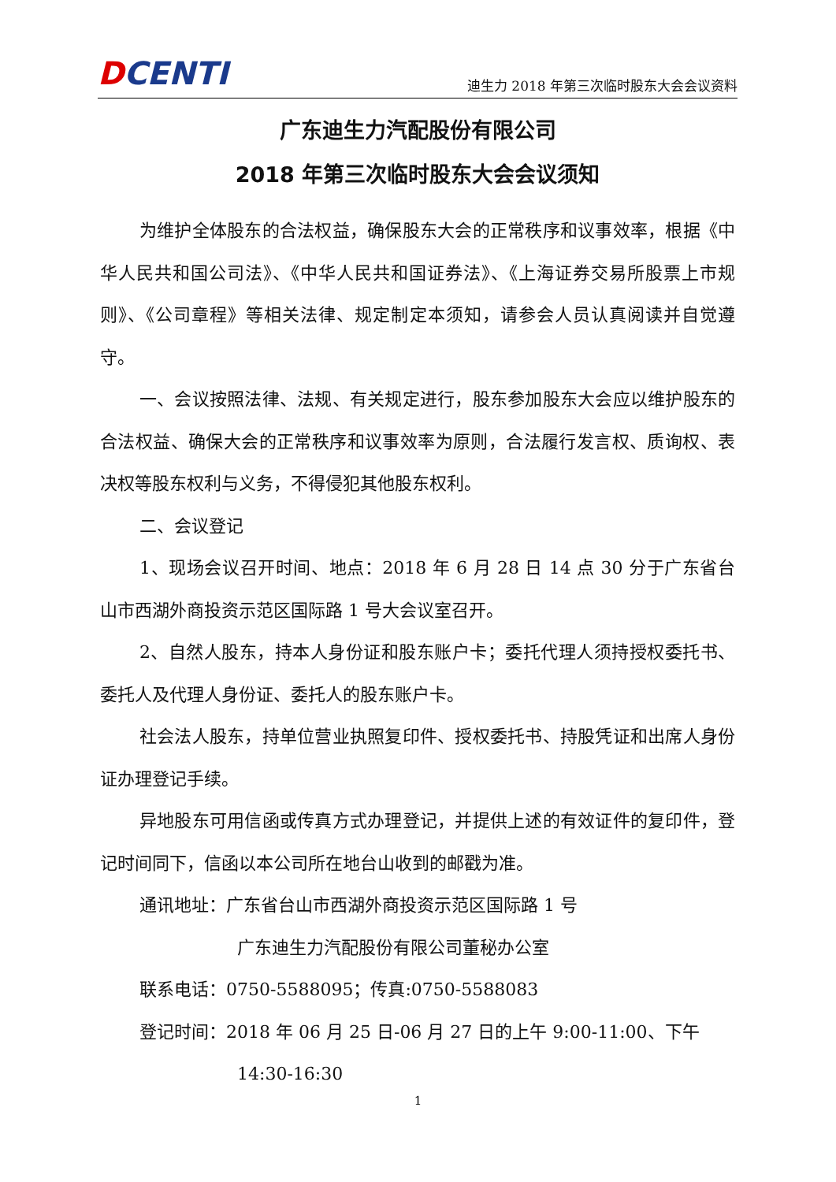DCENTI
迪生力 2018 年第三次临时股东大会会议资料
广东迪生力汽配股份有限公司
2018 年第三次临时股东大会会议须知
为维护全体股东的合法权益，确保股东大会的正常秩序和议事效率，根据《中华人民共和国公司法》、《中华人民共和国证券法》、《上海证券交易所股票上市规则》、《公司章程》等相关法律、规定制定本须知，请参会人员认真阅读并自觉遵守。
一、会议按照法律、法规、有关规定进行，股东参加股东大会应以维护股东的合法权益、确保大会的正常秩序和议事效率为原则，合法履行发言权、质询权、表决权等股东权利与义务，不得侵犯其他股东权利。
二、会议登记
1、现场会议召开时间、地点：2018 年 6 月 28 日 14 点 30 分于广东省台山市西湖外商投资示范区国际路 1 号大会议室召开。
2、自然人股东，持本人身份证和股东账户卡；委托代理人须持授权委托书、委托人及代理人身份证、委托人的股东账户卡。
社会法人股东，持单位营业执照复印件、授权委托书、持股凭证和出席人身份证办理登记手续。
异地股东可用信函或传真方式办理登记，并提供上述的有效证件的复印件，登记时间同下，信函以本公司所在地台山收到的邮戳为准。
通讯地址：广东省台山市西湖外商投资示范区国际路 1 号
广东迪生力汽配股份有限公司董秘办公室
联系电话：0750-5588095；传真:0750-5588083
登记时间：2018 年 06 月 25 日-06 月 27 日的上午 9:00-11:00、下午
14:30-16:30
1